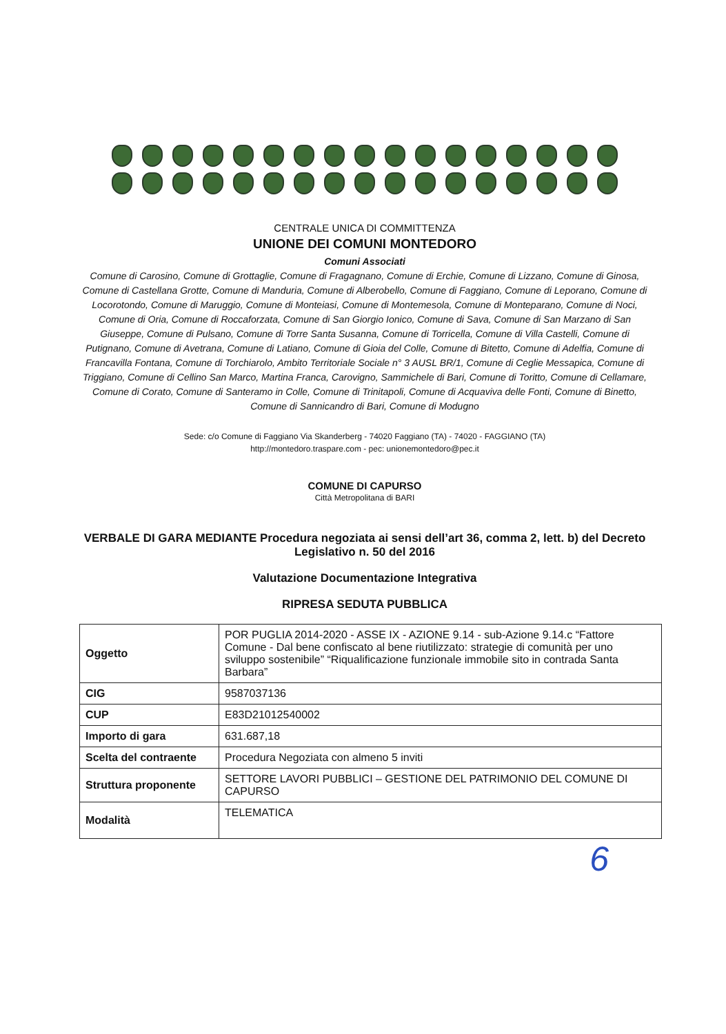CENTRALE UNICA DI COMMITTENZA
UNIONE DEI COMUNI MONTEDORO
Comuni Associati
Comune di Carosino, Comune di Grottaglie, Comune di Fragagnano, Comune di Erchie, Comune di Lizzano, Comune di Ginosa, Comune di Castellana Grotte, Comune di Manduria, Comune di Alberobello, Comune di Faggiano, Comune di Leporano, Comune di Locorotondo, Comune di Maruggio, Comune di Monteiasi, Comune di Montemesola, Comune di Monteparano, Comune di Noci, Comune di Oria, Comune di Roccaforzata, Comune di San Giorgio Ionico, Comune di Sava, Comune di San Marzano di San Giuseppe, Comune di Pulsano, Comune di Torre Santa Susanna, Comune di Torricella, Comune di Villa Castelli, Comune di Putignano, Comune di Avetrana, Comune di Latiano, Comune di Gioia del Colle, Comune di Bitetto, Comune di Adelfia, Comune di Francavilla Fontana, Comune di Torchiarolo, Ambito Territoriale Sociale n° 3 AUSL BR/1, Comune di Ceglie Messapica, Comune di Triggiano, Comune di Cellino San Marco, Martina Franca, Carovigno, Sammichele di Bari, Comune di Toritto, Comune di Cellamare, Comune di Corato, Comune di Santeramo in Colle, Comune di Trinitapoli, Comune di Acquaviva delle Fonti, Comune di Binetto, Comune di Sannicandro di Bari, Comune di Modugno
Sede: c/o Comune di Faggiano Via Skanderberg - 74020 Faggiano (TA) - 74020 - FAGGIANO (TA)
http://montedoro.traspare.com - pec: unionemontedoro@pec.it
COMUNE DI CAPURSO
Città Metropolitana di BARI
VERBALE DI GARA MEDIANTE Procedura negoziata ai sensi dell’art 36, comma 2, lett. b) del Decreto Legislativo n. 50 del 2016
Valutazione Documentazione Integrativa
RIPRESA SEDUTA PUBBLICA
| Oggetto | POR PUGLIA 2014-2020 - ASSE IX - AZIONE 9.14 - sub-Azione 9.14.c “Fattore Comune - Dal bene confiscato al bene riutilizzato: strategie di comunità per uno sviluppo sostenibile” “Riqualificazione funzionale immobile sito in contrada Santa Barbara” |
| CIG | 9587037136 |
| CUP | E83D21012540002 |
| Importo di gara | 631.687,18 |
| Scelta del contraente | Procedura Negoziata con almeno 5 inviti |
| Struttura proponente | SETTORE LAVORI PUBBLICI – GESTIONE DEL PATRIMONIO DEL COMUNE DI CAPURSO |
| Modalità | TELEMATICA |
6